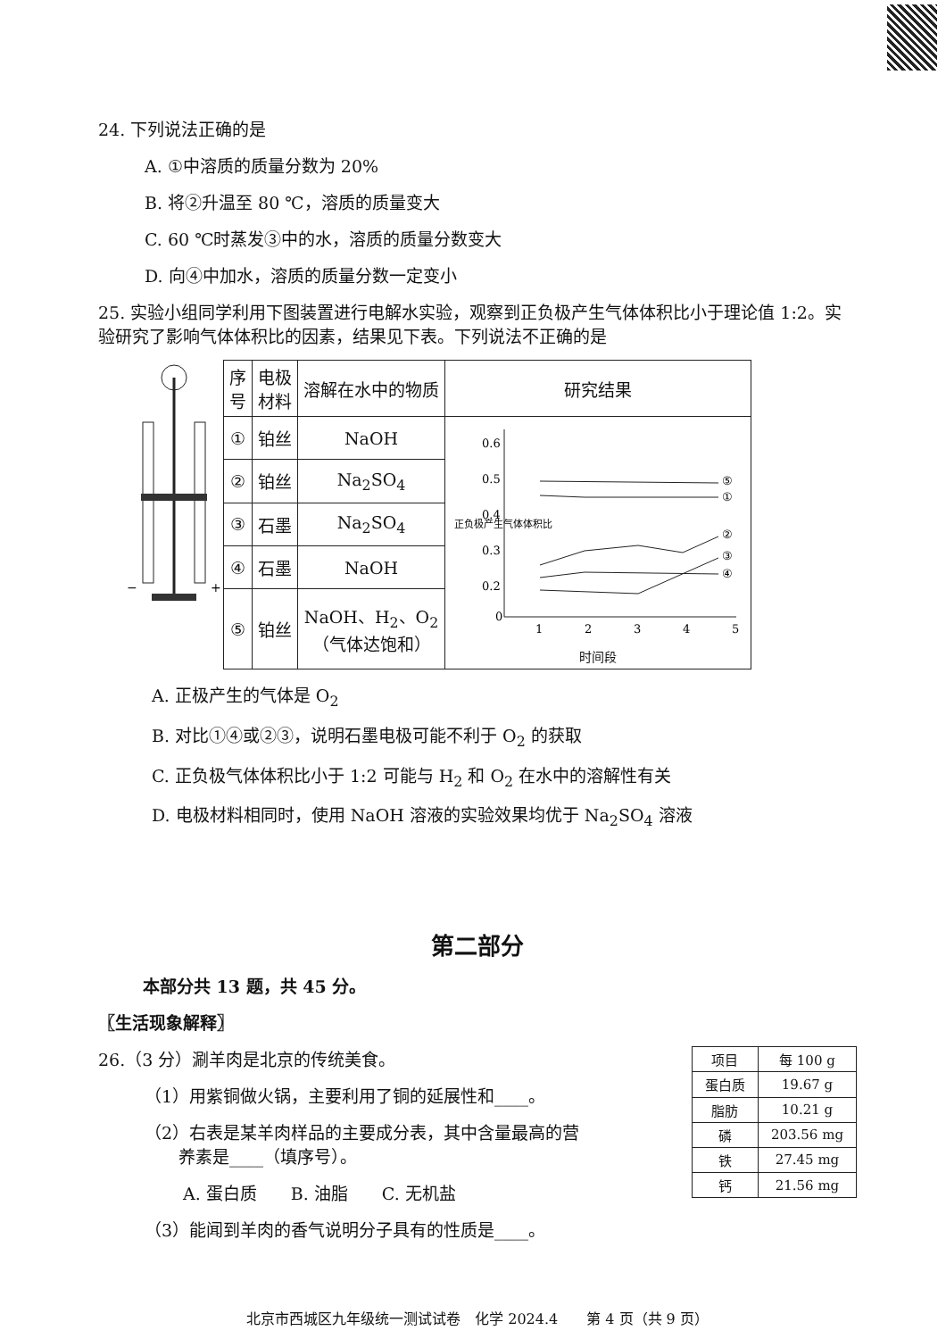24. 下列说法正确的是
A. ①中溶质的质量分数为 20%
B. 将②升温至 80 ℃，溶质的质量变大
C. 60 ℃时蒸发③中的水，溶质的质量分数变大
D. 向④中加水，溶质的质量分数一定变小
25. 实验小组同学利用下图装置进行电解水实验，观察到正负极产生气体体积比小于理论值 1:2。实验研究了影响气体体积比的因素，结果见下表。下列说法不正确的是
−
+
| 序 号 | 电极 材料 | 溶解在水中的物质 | 研究结果 |
| --- | --- | --- | --- |
| ① | 铂丝 | NaOH | 0.6 0.5 0.4 0.3 0.2 0 1 2 3 4 5 ⑤ ① ② ③ ④ 正负极产生气体体积比 时间段 |
| ② | 铂丝 | Na<sub>2</sub>SO<sub>4</sub> | |
| ③ | 石墨 | Na<sub>2</sub>SO<sub>4</sub> | |
| ④ | 石墨 | NaOH | |
| ⑤ | 铂丝 | NaOH、H<sub>2</sub>、O<sub>2</sub> （气体达饱和） | |
A. 正极产生的气体是 O<sub>2</sub>
B. 对比①④或②③，说明石墨电极可能不利于 O<sub>2</sub> 的获取
C. 正负极气体体积比小于 1:2 可能与 H<sub>2</sub> 和 O<sub>2</sub> 在水中的溶解性有关
D. 电极材料相同时，使用 NaOH 溶液的实验效果均优于 Na<sub>2</sub>SO<sub>4</sub> 溶液
第二部分
本部分共 13 题，共 45 分。
〖生活现象解释〗
26.（3 分）涮羊肉是北京的传统美食。
（1）用紫铜做火锅，主要利用了铜的延展性和____。
（2）右表是某羊肉样品的主要成分表，其中含量最高的营
　　养素是____（填序号）。
A. 蛋白质　　B. 油脂　　C. 无机盐
（3）能闻到羊肉的香气说明分子具有的性质是____。
| 项目 | 每 100 g |
| 蛋白质 | 19.67 g |
| 脂肪 | 10.21 g |
| 磷 | 203.56 mg |
| 铁 | 27.45 mg |
| 钙 | 21.56 mg |
北京市西城区九年级统一测试试卷　化学 2024.4　　第 4 页（共 9 页）